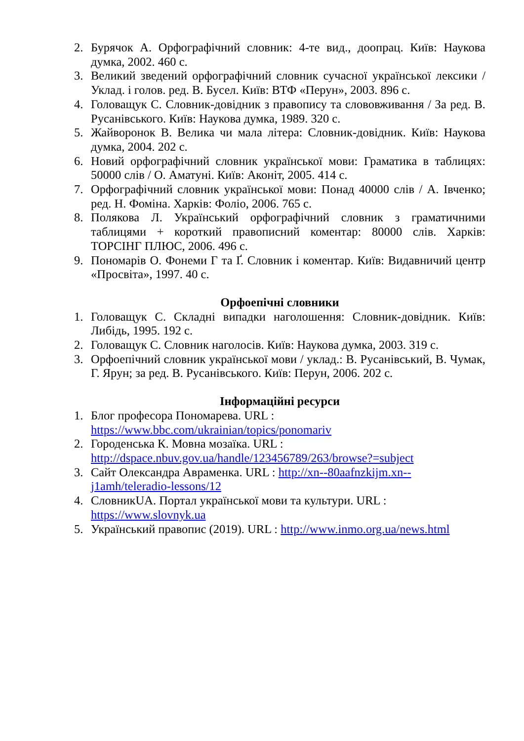2. Бурячок А. Орфографічний словник: 4-те вид., доопрац. Київ: Наукова думка, 2002. 460 с.
3. Великий зведений орфографічний словник сучасної української лексики / Уклад. і голов. ред. В. Бусел. Київ: ВТФ «Перун», 2003. 896 с.
4. Головащук С. Словник-довідник з правопису та слововживання / За ред. В. Русанівського. Київ: Наукова думка, 1989. 320 с.
5. Жайворонок В. Велика чи мала літера: Словник-довідник. Київ: Наукова думка, 2004. 202 с.
6. Новий орфографічний словник української мови: Граматика в таблицях: 50000 слів / О. Аматуні. Київ: Аконіт, 2005. 414 с.
7. Орфографічний словник української мови: Понад 40000 слів / А. Івченко; ред. Н. Фоміна. Харків: Фоліо, 2006. 765 с.
8. Полякова Л. Український орфографічний словник з граматичними таблицями + короткий правописний коментар: 80000 слів. Харків: ТОРСІНГ ПЛЮС, 2006. 496 с.
9. Пономарів О. Фонеми Г та Ґ. Словник і коментар. Київ: Видавничий центр «Просвіта», 1997. 40 с.
Орфоепічні словники
1. Головащук С. Складні випадки наголошення: Словник-довідник. Київ: Либідь, 1995. 192 с.
2. Головащук С. Словник наголосів. Київ: Наукова думка, 2003. 319 с.
3. Орфоепічний словник української мови / уклад.: В. Русанівський, В. Чумак, Г. Ярун; за ред. В. Русанівського. Київ: Перун, 2006. 202 с.
Інформаційні ресурси
1. Блог професора Пономарева. URL :
https://www.bbc.com/ukrainian/topics/ponomariv
2. Городенська К. Мовна мозаїка. URL :
http://dspace.nbuv.gov.ua/handle/123456789/263/browse?=subject
3. Сайт Олександра Авраменка. URL : http://xn--80aafnzkijm.xn--
j1amh/teleradio-lessons/12
4. СловникUA. Портал української мови та культури. URL :
https://www.slovnyk.ua
5. Український правопис (2019). URL : http://www.inmo.org.ua/news.html